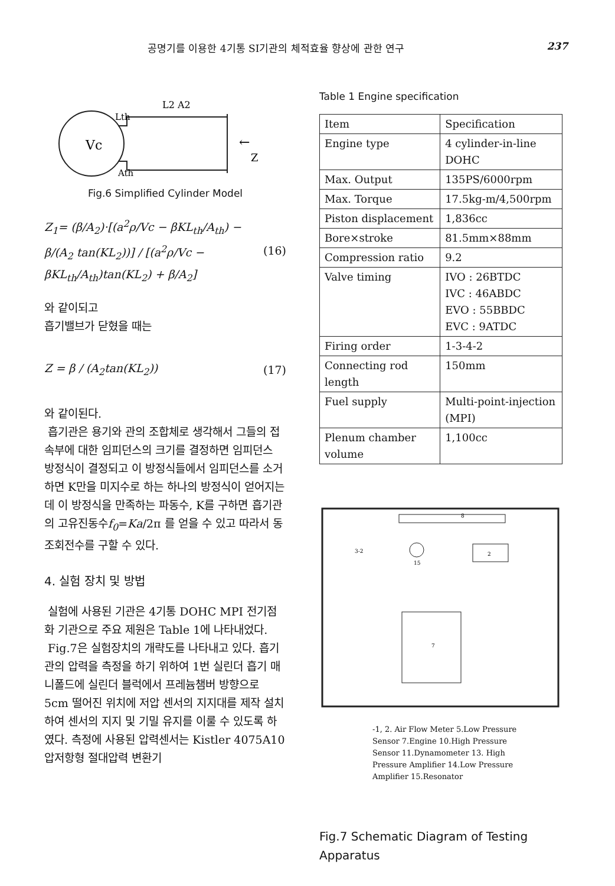공명기를 이용한 4기통 SI기관의 체적효율 향상에 관한 연구 237
Vc
Lth
Ath
L2 A2
Z
←
Fig.6 Simplified Cylinder Model
Z<sub>1</sub>= (β/A<sub>2</sub>)·[(a<sup>2</sup>ρ/Vc − βKL<sub>th</sub>/A<sub>th</sub>) − β/(A<sub>2</sub> tan(KL<sub>2</sub>))] / [(a<sup>2</sup>ρ/Vc − βKL<sub>th</sub>/A<sub>th</sub>)tan(KL<sub>2</sub>) + β/A<sub>2</sub>] (16)
와 같이되고
흡기밸브가 닫혔을 때는
Z = β / (A<sub>2</sub>tan(KL<sub>2</sub>)) (17)
와 같이된다.
흡기관은 용기와 관의 조합체로 생각해서 그들의 접속부에 대한 임피던스의 크기를 결정하면 임피던스 방정식이 결정되고 이 방정식들에서 임피던스를 소거하면 K만을 미지수로 하는 하나의 방정식이 얻어지는데 이 방정식을 만족하는 파동수, K를 구하면 흡기관의 고유진동수f<sub>0</sub>=Ka/2π 를 얻을 수 있고 따라서 동조회전수를 구할 수 있다.
4. 실험 장치 및 방법
실험에 사용된 기관은 4기통 DOHC MPI 전기점화 기관으로 주요 제원은 Table 1에 나타내었다.
Fig.7은 실험장치의 개략도를 나타내고 있다. 흡기관의 압력을 측정을 하기 위하여 1번 실린더 흡기 매니폴드에 실린더 블럭에서 프레늄챔버 방향으로 5cm 떨어진 위치에 저압 센서의 지지대를 제작 설치하여 센서의 지지 및 기밀 유지를 이룰 수 있도록 하였다. 측정에 사용된 압력센서는 Kistler 4075A10 압저항형 절대압력 변환기
Table 1 Engine specification
| Item | Specification |
| Engine type | 4 cylinder-in-line DOHC |
| Max. Output | 135PS/6000rpm |
| Max. Torque | 17.5kg-m/4,500rpm |
| Piston displacement | 1,836cc |
| Bore×stroke | 81.5mm×88mm |
| Compression ratio | 9.2 |
| Valve timing | IVO : 26BTDC IVC : 46ABDC EVO : 55BBDC EVC : 9ATDC |
| Firing order | 1-3-4-2 |
| Connecting rod length | 150mm |
| Fuel supply | Multi-point-injection (MPI) |
| Plenum chamber volume | 1,100cc |
8
2
7
15
3-2
-1, 2. Air Flow Meter 5.Low Pressure Sensor 7.Engine 10.High Pressure Sensor 11.Dynamometer 13. High Pressure Amplifier 14.Low Pressure Amplifier 15.Resonator
Fig.7 Schematic Diagram of Testing Apparatus